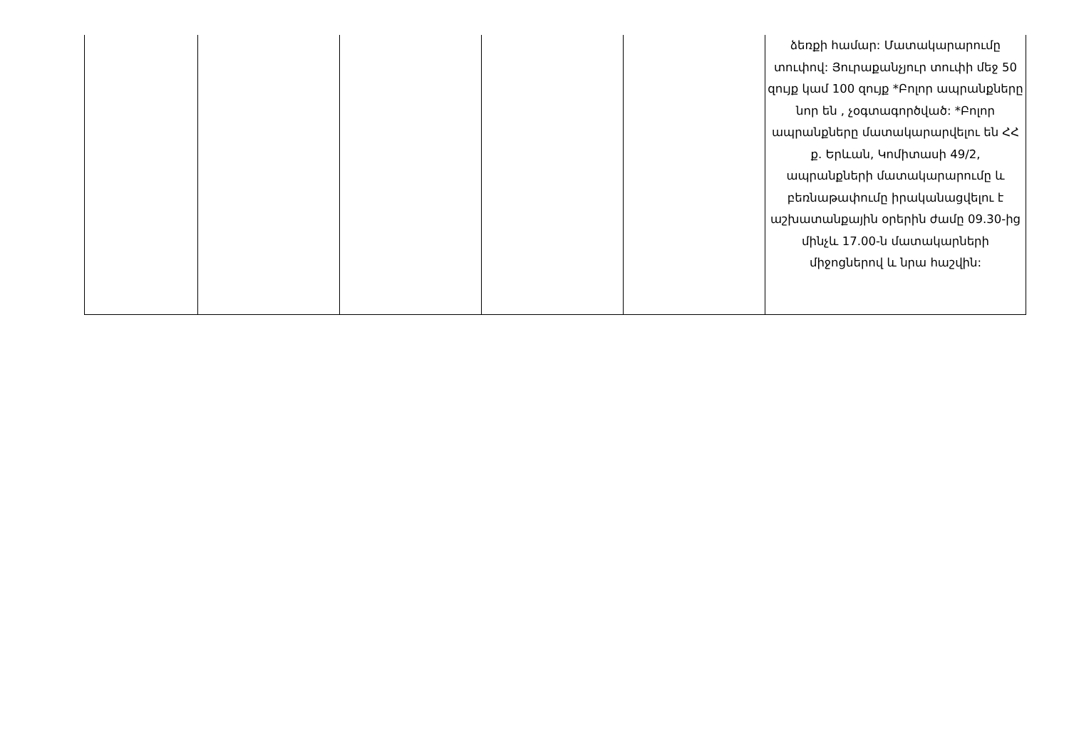| | | | | | ձեռքի համար: Մատակարարումը տուփով: Յուրաքանչյուր տուփի մեջ 50 զույք կամ 100 զույք *Բոլոր ապրանքները նոր են , չօգտագործված: *Բոլոր ապրանքները մատակարարվելու են ՀՀ ք. Երևան, Կոմիտասի 49/2, ապրանքների մատակարարումը և բեռնաթափումը իրականացվելու է աշխատանքային օրերին ժամը 09.30-ից մինչև 17.00-ն մատակարների միջոցներով և նրա հաշվին: |